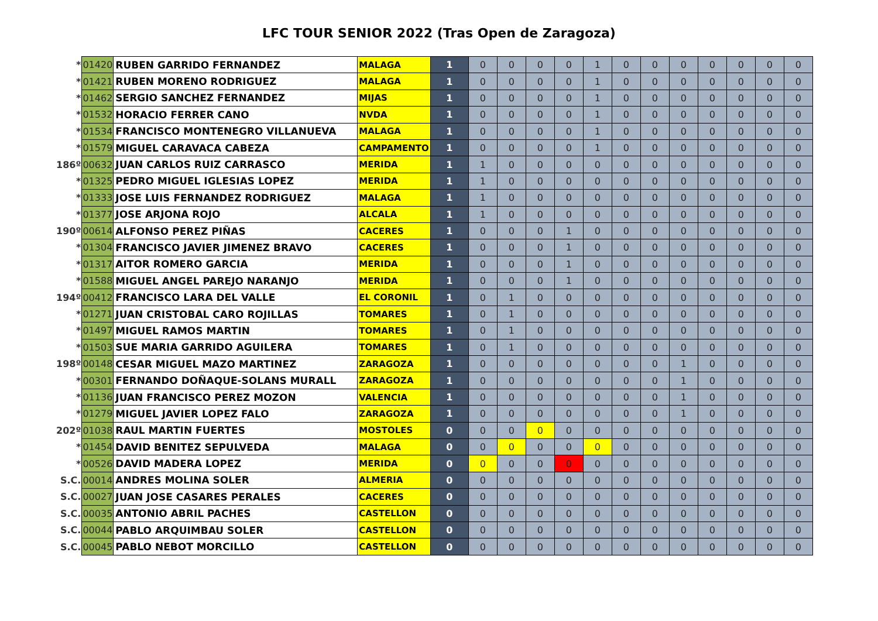LFC TOUR SENIOR 2022 (Tras Open de Zaragoza)
| * | 01420 | RUBEN GARRIDO FERNANDEZ | MALAGA | 1 | 0 | 0 | 0 | 0 | 1 | 0 | 0 | 0 | 0 | 0 | 0 | 0 |
| * | 01421 | RUBEN MORENO RODRIGUEZ | MALAGA | 1 | 0 | 0 | 0 | 0 | 1 | 0 | 0 | 0 | 0 | 0 | 0 | 0 |
| * | 01462 | SERGIO SANCHEZ FERNANDEZ | MIJAS | 1 | 0 | 0 | 0 | 0 | 1 | 0 | 0 | 0 | 0 | 0 | 0 | 0 |
| * | 01532 | HORACIO FERRER CANO | NVDA | 1 | 0 | 0 | 0 | 0 | 1 | 0 | 0 | 0 | 0 | 0 | 0 | 0 |
| * | 01534 | FRANCISCO MONTENEGRO VILLANUEVA | MALAGA | 1 | 0 | 0 | 0 | 0 | 1 | 0 | 0 | 0 | 0 | 0 | 0 | 0 |
| * | 01579 | MIGUEL CARAVACA CABEZA | CAMPAMENTO | 1 | 0 | 0 | 0 | 0 | 1 | 0 | 0 | 0 | 0 | 0 | 0 | 0 |
| 186º | 00632 | JUAN CARLOS RUIZ CARRASCO | MERIDA | 1 | 1 | 0 | 0 | 0 | 0 | 0 | 0 | 0 | 0 | 0 | 0 | 0 |
| * | 01325 | PEDRO MIGUEL IGLESIAS LOPEZ | MERIDA | 1 | 1 | 0 | 0 | 0 | 0 | 0 | 0 | 0 | 0 | 0 | 0 | 0 |
| * | 01333 | JOSE LUIS FERNANDEZ RODRIGUEZ | MALAGA | 1 | 1 | 0 | 0 | 0 | 0 | 0 | 0 | 0 | 0 | 0 | 0 | 0 |
| * | 01377 | JOSE ARJONA ROJO | ALCALA | 1 | 1 | 0 | 0 | 0 | 0 | 0 | 0 | 0 | 0 | 0 | 0 | 0 |
| 190º | 00614 | ALFONSO PEREZ PIÑAS | CACERES | 1 | 0 | 0 | 0 | 1 | 0 | 0 | 0 | 0 | 0 | 0 | 0 | 0 |
| * | 01304 | FRANCISCO JAVIER JIMENEZ BRAVO | CACERES | 1 | 0 | 0 | 0 | 1 | 0 | 0 | 0 | 0 | 0 | 0 | 0 | 0 |
| * | 01317 | AITOR ROMERO GARCIA | MERIDA | 1 | 0 | 0 | 0 | 1 | 0 | 0 | 0 | 0 | 0 | 0 | 0 | 0 |
| * | 01588 | MIGUEL ANGEL PAREJO NARANJO | MERIDA | 1 | 0 | 0 | 0 | 1 | 0 | 0 | 0 | 0 | 0 | 0 | 0 | 0 |
| 194º | 00412 | FRANCISCO LARA DEL VALLE | EL CORONIL | 1 | 0 | 1 | 0 | 0 | 0 | 0 | 0 | 0 | 0 | 0 | 0 | 0 |
| * | 01271 | JUAN CRISTOBAL CARO ROJILLAS | TOMARES | 1 | 0 | 1 | 0 | 0 | 0 | 0 | 0 | 0 | 0 | 0 | 0 | 0 |
| * | 01497 | MIGUEL RAMOS MARTIN | TOMARES | 1 | 0 | 1 | 0 | 0 | 0 | 0 | 0 | 0 | 0 | 0 | 0 | 0 |
| * | 01503 | SUE MARIA GARRIDO AGUILERA | TOMARES | 1 | 0 | 1 | 0 | 0 | 0 | 0 | 0 | 0 | 0 | 0 | 0 | 0 |
| 198º | 00148 | CESAR MIGUEL MAZO MARTINEZ | ZARAGOZA | 1 | 0 | 0 | 0 | 0 | 0 | 0 | 0 | 1 | 0 | 0 | 0 | 0 |
| * | 00301 | FERNANDO DOÑAQUE-SOLANS MURALL | ZARAGOZA | 1 | 0 | 0 | 0 | 0 | 0 | 0 | 0 | 1 | 0 | 0 | 0 | 0 |
| * | 01136 | JUAN FRANCISCO PEREZ MOZON | VALENCIA | 1 | 0 | 0 | 0 | 0 | 0 | 0 | 0 | 1 | 0 | 0 | 0 | 0 |
| * | 01279 | MIGUEL JAVIER LOPEZ FALO | ZARAGOZA | 1 | 0 | 0 | 0 | 0 | 0 | 0 | 0 | 1 | 0 | 0 | 0 | 0 |
| 202º | 01038 | RAUL MARTIN FUERTES | MOSTOLES | 0 | 0 | 0 | 0 | 0 | 0 | 0 | 0 | 0 | 0 | 0 | 0 | 0 |
| * | 01454 | DAVID BENITEZ SEPULVEDA | MALAGA | 0 | 0 | 0 | 0 | 0 | 0 | 0 | 0 | 0 | 0 | 0 | 0 | 0 |
| * | 00526 | DAVID MADERA LOPEZ | MERIDA | 0 | 0 | 0 | 0 | 0 | 0 | 0 | 0 | 0 | 0 | 0 | 0 | 0 |
| S.C. | 00014 | ANDRES MOLINA SOLER | ALMERIA | 0 | 0 | 0 | 0 | 0 | 0 | 0 | 0 | 0 | 0 | 0 | 0 | 0 |
| S.C. | 00027 | JUAN JOSE CASARES PERALES | CACERES | 0 | 0 | 0 | 0 | 0 | 0 | 0 | 0 | 0 | 0 | 0 | 0 | 0 |
| S.C. | 00035 | ANTONIO ABRIL PACHES | CASTELLON | 0 | 0 | 0 | 0 | 0 | 0 | 0 | 0 | 0 | 0 | 0 | 0 | 0 |
| S.C. | 00044 | PABLO ARQUIMBAU SOLER | CASTELLON | 0 | 0 | 0 | 0 | 0 | 0 | 0 | 0 | 0 | 0 | 0 | 0 | 0 |
| S.C. | 00045 | PABLO NEBOT MORCILLO | CASTELLON | 0 | 0 | 0 | 0 | 0 | 0 | 0 | 0 | 0 | 0 | 0 | 0 | 0 |